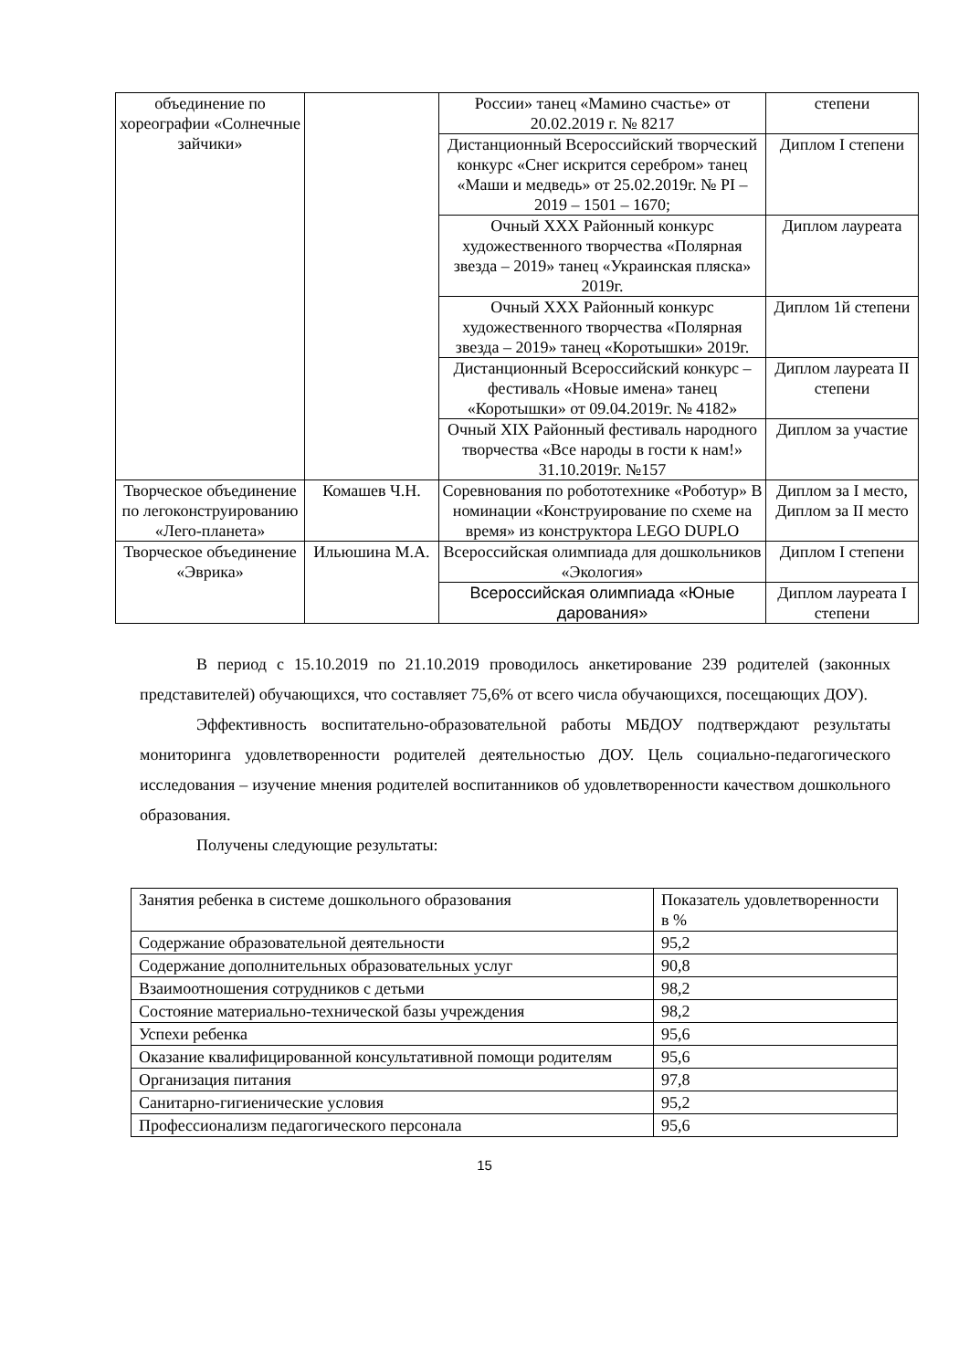| объединение по хореографии «Солнечные зайчики» | | России» танец «Мамино счастье» от 20.02.2019 г. № 8217 | степени |
| | | Дистанционный Всероссийский творческий конкурс «Снег искрится серебром» танец «Маши и медведь» от 25.02.2019г. № PI – 2019 – 1501 – 1670; | Диплом I степени |
| | | Очный XXX Районный конкурс художественного творчества «Полярная звезда – 2019» танец «Украинская пляска» 2019г. | Диплом лауреата |
| | | Очный XXX Районный конкурс художественного творчества «Полярная звезда – 2019» танец «Коротышки» 2019г. | Диплом 1й степени |
| | | Дистанционный Всероссийский конкурс – фестиваль «Новые имена» танец «Коротышки» от 09.04.2019г. № 4182» | Диплом лауреата II степени |
| | | Очный XIX Районный фестиваль народного творчества «Все народы в гости к нам!» 31.10.2019г. №157 | Диплом за участие |
| Творческое объединение по легоконструированию «Лего-планета» | Комашев Ч.Н. | Соревнования по робототехнике «Роботур» В номинации «Конструирование по схеме на время» из конструктора LEGO DUPLO | Диплом за I место, Диплом за II место |
| Творческое объединение «Эврика» | Ильюшина М.А. | Всероссийская олимпиада для дошкольников «Экология» | Диплом I степени |
| | | Всероссийская олимпиада «Юные дарования» | Диплом лауреата I степени |
В период с 15.10.2019 по 21.10.2019 проводилось анкетирование 239 родителей (законных представителей) обучающихся, что составляет 75,6% от всего числа обучающихся, посещающих ДОУ).
Эффективность воспитательно-образовательной работы МБДОУ подтверждают результаты мониторинга удовлетворенности родителей деятельностью ДОУ. Цель социально-педагогического исследования – изучение мнения родителей воспитанников об удовлетворенности качеством дошкольного образования.
Получены следующие результаты:
| Занятия ребенка в системе дошкольного образования | Показатель удовлетворенности в % |
| Содержание образовательной деятельности | 95,2 |
| Содержание дополнительных образовательных услуг | 90,8 |
| Взаимоотношения сотрудников с детьми | 98,2 |
| Состояние материально-технической базы учреждения | 98,2 |
| Успехи ребенка | 95,6 |
| Оказание квалифицированной консультативной помощи родителям | 95,6 |
| Организация питания | 97,8 |
| Санитарно-гигиенические условия | 95,2 |
| Профессионализм педагогического персонала | 95,6 |
15